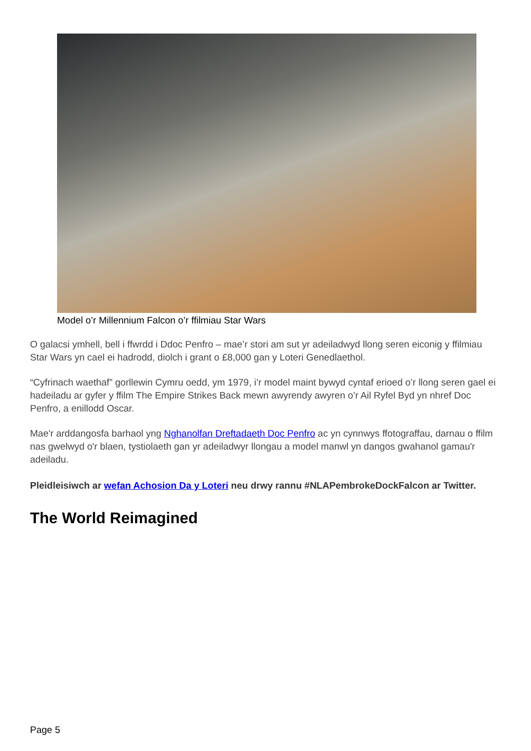Model o’r Millennium Falcon o’r ffilmiau Star Wars
O galacsi ymhell, bell i ffwrdd i Ddoc Penfro – mae’r stori am sut yr adeiladwyd llong seren eiconig y ffilmiau Star Wars yn cael ei hadrodd, diolch i grant o £8,000 gan y Loteri Genedlaethol.
“Cyfrinach waethaf” gorllewin Cymru oedd, ym 1979, i’r model maint bywyd cyntaf erioed o’r llong seren gael ei hadeiladu ar gyfer y ffilm The Empire Strikes Back mewn awyrendy awyren o’r Ail Ryfel Byd yn nhref Doc Penfro, a enillodd Oscar.
Mae'r arddangosfa barhaol yng Nghanolfan Dreftadaeth Doc Penfro ac yn cynnwys ffotograffau, darnau o ffilm nas gwelwyd o'r blaen, tystiolaeth gan yr adeiladwyr llongau a model manwl yn dangos gwahanol gamau'r adeiladu.
Pleidleisiwch ar wefan Achosion Da y Loteri neu drwy rannu #NLAPembrokeDockFalcon ar Twitter.
The World Reimagined
Page 5